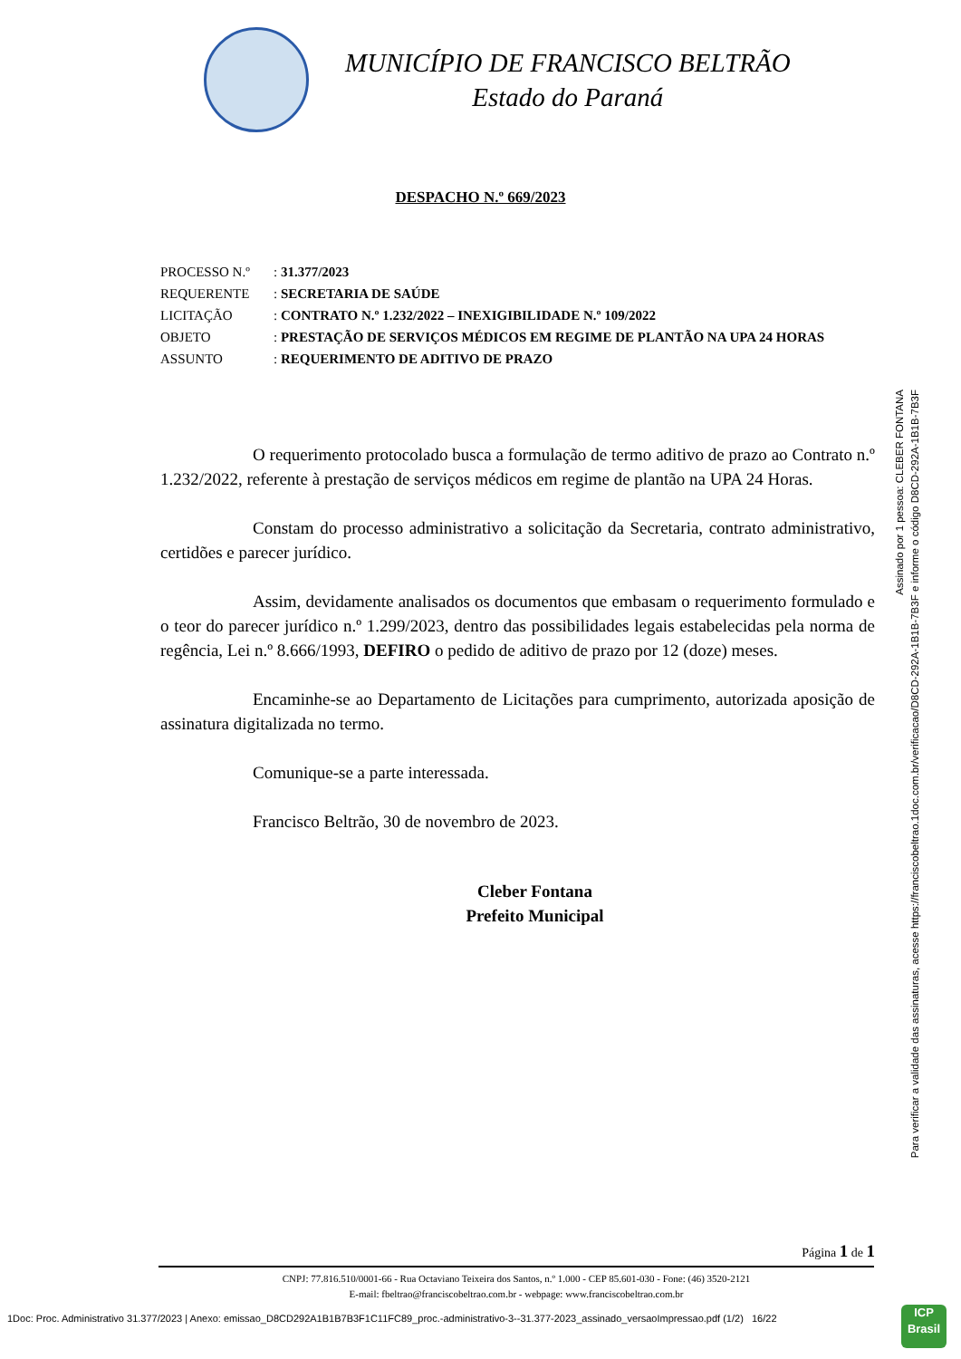MUNICÍPIO DE FRANCISCO BELTRÃO
Estado do Paraná
DESPACHO N.º 669/2023
| PROCESSO N.º | : 31.377/2023 |
| REQUERENTE | : SECRETARIA DE SAÚDE |
| LICITAÇÃO | : CONTRATO N.º 1.232/2022 – INEXIGIBILIDADE N.º 109/2022 |
| OBJETO | : PRESTAÇÃO DE SERVIÇOS MÉDICOS EM REGIME DE PLANTÃO NA UPA 24 HORAS |
| ASSUNTO | : REQUERIMENTO DE ADITIVO DE PRAZO |
O requerimento protocolado busca a formulação de termo aditivo de prazo ao Contrato n.º 1.232/2022, referente à prestação de serviços médicos em regime de plantão na UPA 24 Horas.
Constam do processo administrativo a solicitação da Secretaria, contrato administrativo, certidões e parecer jurídico.
Assim, devidamente analisados os documentos que embasam o requerimento formulado e o teor do parecer jurídico n.º 1.299/2023, dentro das possibilidades legais estabelecidas pela norma de regência, Lei n.º 8.666/1993, DEFIRO o pedido de aditivo de prazo por 12 (doze) meses.
Encaminhe-se ao Departamento de Licitações para cumprimento, autorizada aposição de assinatura digitalizada no termo.
Comunique-se a parte interessada.
Francisco Beltrão, 30 de novembro de 2023.
Cleber Fontana
Prefeito Municipal
Página 1 de 1
CNPJ: 77.816.510/0001-66 - Rua Octaviano Teixeira dos Santos, n.º 1.000 - CEP 85.601-030 - Fone: (46) 3520-2121
E-mail: fbeltrao@franciscobeltrao.com.br - webpage: www.franciscobeltrao.com.br
Assinado por 1 pessoa: CLEBER FONTANA
Para verificar a validade das assinaturas, acesse https://franciscobeltrao.1doc.com.br/verificacao/D8CD-292A-1B1B-7B3F e informe o código D8CD-292A-1B1B-7B3F
1Doc: Proc. Administrativo 31.377/2023 | Anexo: emissao_D8CD292A1B1B7B3F1C11FC89_proc.-administrativo-3--31.377-2023_assinado_versaoImpressao.pdf (1/2) 16/22
ICP
Brasil